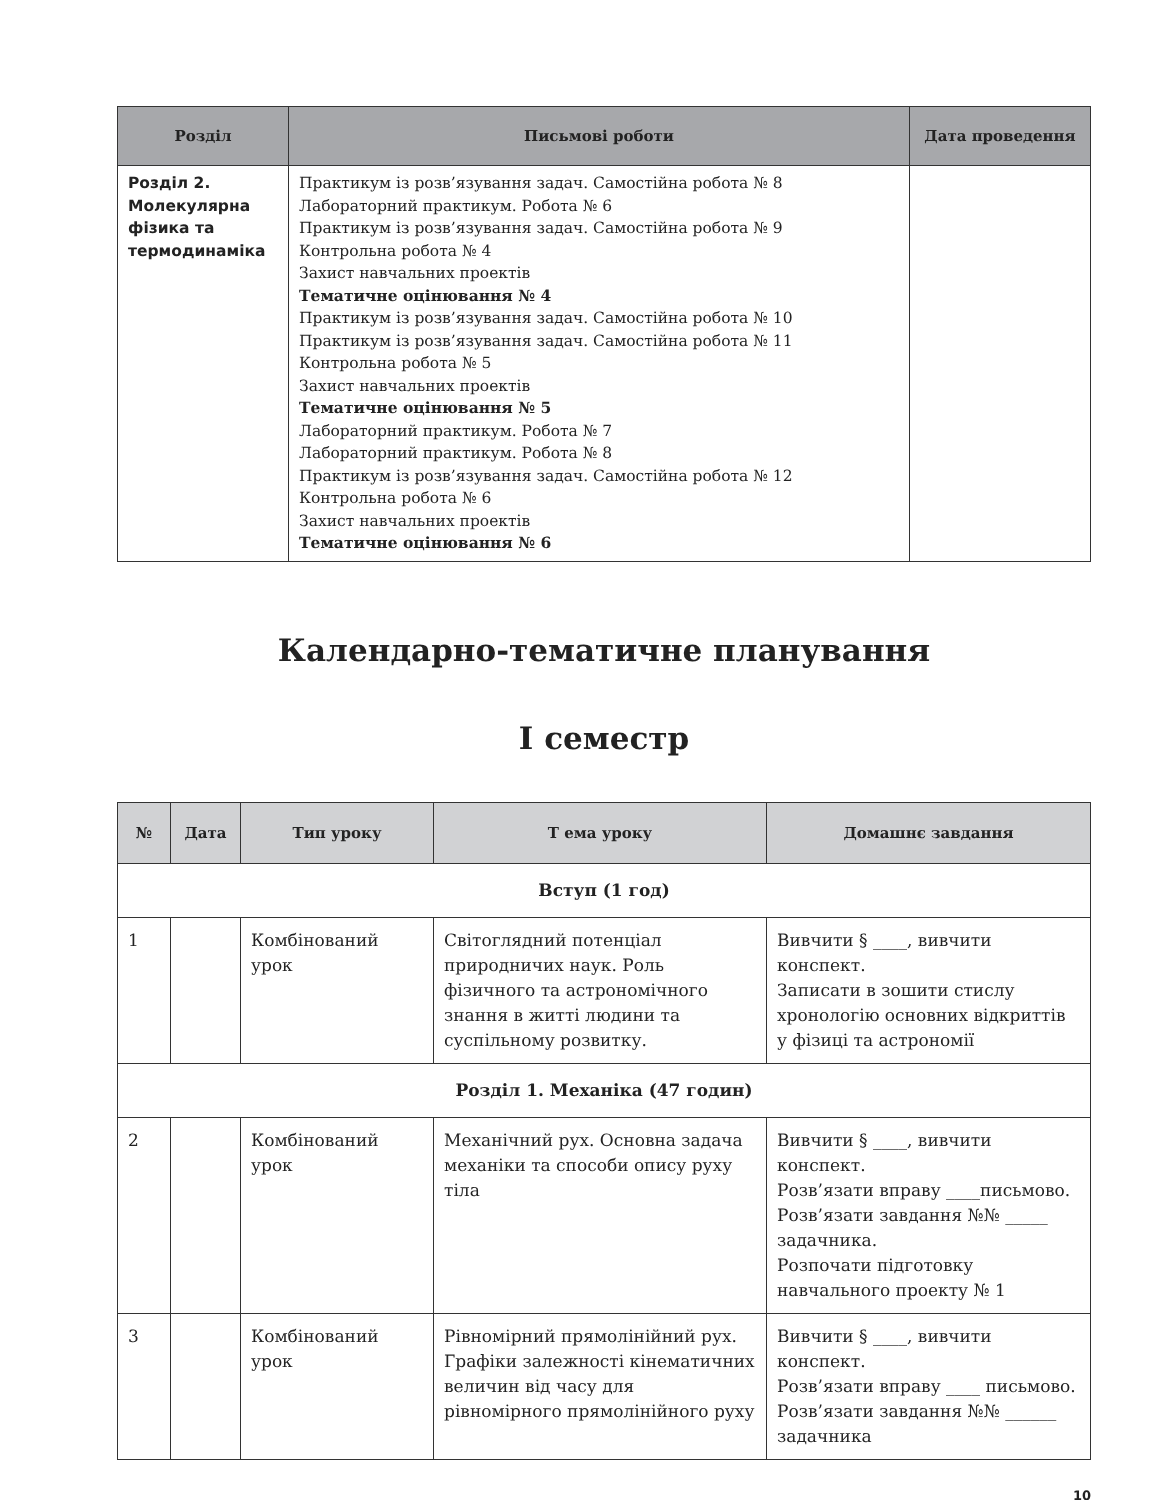| Розділ | Письмові роботи | Дата проведення |
| --- | --- | --- |
| Розділ 2. Молекулярна фізика та термодинаміка | Практикум із розв’язування задач. Самостійна робота № 8 Лабораторний практикум. Робота № 6 Практикум із розв’язування задач. Самостійна робота № 9 Контрольна робота № 4 Захист навчальних проектів Тематичне оцінювання № 4 Практикум із розв’язування задач. Самостійна робота № 10 Практикум із розв’язування задач. Самостійна робота № 11 Контрольна робота № 5 Захист навчальних проектів Тематичне оцінювання № 5 Лабораторний практикум. Робота № 7 Лабораторний практикум. Робота № 8 Практикум із розв’язування задач. Самостійна робота № 12 Контрольна робота № 6 Захист навчальних проектів Тематичне оцінювання № 6 | |
Календарно-тематичне планування
І семестр
| № | Дата | Тип уроку | Т ема уроку | Домашнє завдання |
| --- | --- | --- | --- | --- |
| Вступ (1 год) | | | | |
| 1 | | Комбінований урок | Світоглядний потенціал природничих наук. Роль фізичного та астрономічного знання в житті людини та суспільному розвитку. | Вивчити § ____, вивчити конспект. Записати в зошити стислу хронологію основних відкриттів у фізиці та астрономії |
| Розділ 1. Механіка (47 годин) | | | | |
| 2 | | Комбінований урок | Механічний рух. Основна задача механіки та способи опису руху тіла | Вивчити § ____, вивчити конспект. Розв’язати вправу ____письмово. Розв’язати завдання №№ _____ задачника. Розпочати підготовку навчального проекту № 1 |
| 3 | | Комбінований урок | Рівномірний прямолінійний рух. Графіки залежності кінематичних величин від часу для рівномірного прямолінійного руху | Вивчити § ____, вивчити конспект. Розв’язати вправу ____ письмово. Розв’язати завдання №№ ______ задачника |
10